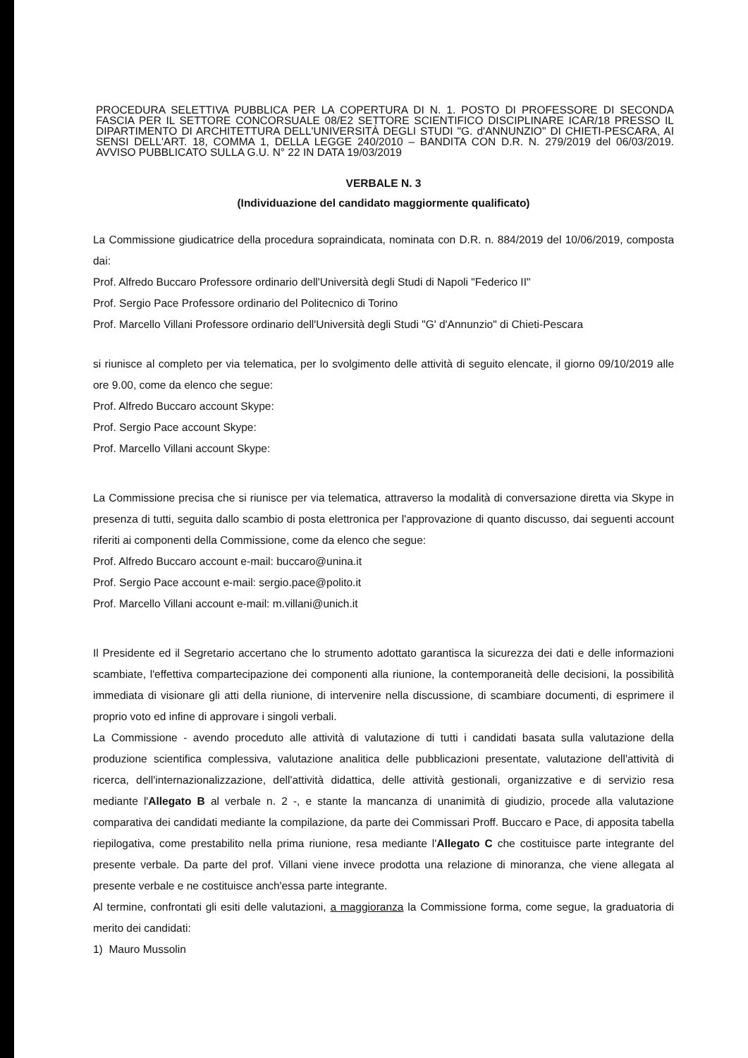PROCEDURA SELETTIVA PUBBLICA PER LA COPERTURA DI N. 1. POSTO DI PROFESSORE DI SECONDA FASCIA PER IL SETTORE CONCORSUALE 08/E2 SETTORE SCIENTIFICO DISCIPLINARE ICAR/18 PRESSO IL DIPARTIMENTO DI ARCHITETTURA DELL'UNIVERSITÀ DEGLI STUDI "G. d'ANNUNZIO" DI CHIETI-PESCARA, AI SENSI DELL'ART. 18, COMMA 1, DELLA LEGGE 240/2010 – BANDITA CON D.R. N. 279/2019 del 06/03/2019. AVVISO PUBBLICATO SULLA G.U. N° 22 IN DATA 19/03/2019
VERBALE N. 3
(Individuazione del candidato maggiormente qualificato)
La Commissione giudicatrice della procedura sopraindicata, nominata con D.R. n. 884/2019 del 10/06/2019, composta dai:
Prof. Alfredo Buccaro Professore ordinario dell'Università degli Studi di Napoli "Federico II"
Prof. Sergio Pace Professore ordinario del Politecnico di Torino
Prof. Marcello Villani Professore ordinario dell'Università degli Studi "G' d'Annunzio" di Chieti-Pescara
si riunisce al completo per via telematica, per lo svolgimento delle attività di seguito elencate, il giorno 09/10/2019 alle ore 9.00, come da elenco che segue:
Prof. Alfredo Buccaro account Skype:
Prof. Sergio Pace account Skype:
Prof. Marcello Villani account Skype:
La Commissione precisa che si riunisce per via telematica, attraverso la modalità di conversazione diretta via Skype in presenza di tutti, seguita dallo scambio di posta elettronica per l'approvazione di quanto discusso, dai seguenti account riferiti ai componenti della Commissione, come da elenco che segue:
Prof. Alfredo Buccaro account e-mail: buccaro@unina.it
Prof. Sergio Pace account e-mail: sergio.pace@polito.it
Prof. Marcello Villani account e-mail: m.villani@unich.it
Il Presidente ed il Segretario accertano che lo strumento adottato garantisca la sicurezza dei dati e delle informazioni scambiate, l'effettiva compartecipazione dei componenti alla riunione, la contemporaneità delle decisioni, la possibilità immediata di visionare gli atti della riunione, di intervenire nella discussione, di scambiare documenti, di esprimere il proprio voto ed infine di approvare i singoli verbali.
La Commissione - avendo proceduto alle attività di valutazione di tutti i candidati basata sulla valutazione della produzione scientifica complessiva, valutazione analitica delle pubblicazioni presentate, valutazione dell'attività di ricerca, dell'internazionalizzazione, dell'attività didattica, delle attività gestionali, organizzative e di servizio resa mediante l'Allegato B al verbale n. 2 -, e stante la mancanza di unanimità di giudizio, procede alla valutazione comparativa dei candidati mediante la compilazione, da parte dei Commissari Proff. Buccaro e Pace, di apposita tabella riepilogativa, come prestabilito nella prima riunione, resa mediante l'Allegato C che costituisce parte integrante del presente verbale. Da parte del prof. Villani viene invece prodotta una relazione di minoranza, che viene allegata al presente verbale e ne costituisce anch'essa parte integrante.
Al termine, confrontati gli esiti delle valutazioni, a maggioranza la Commissione forma, come segue, la graduatoria di merito dei candidati:
1) Mauro Mussolin